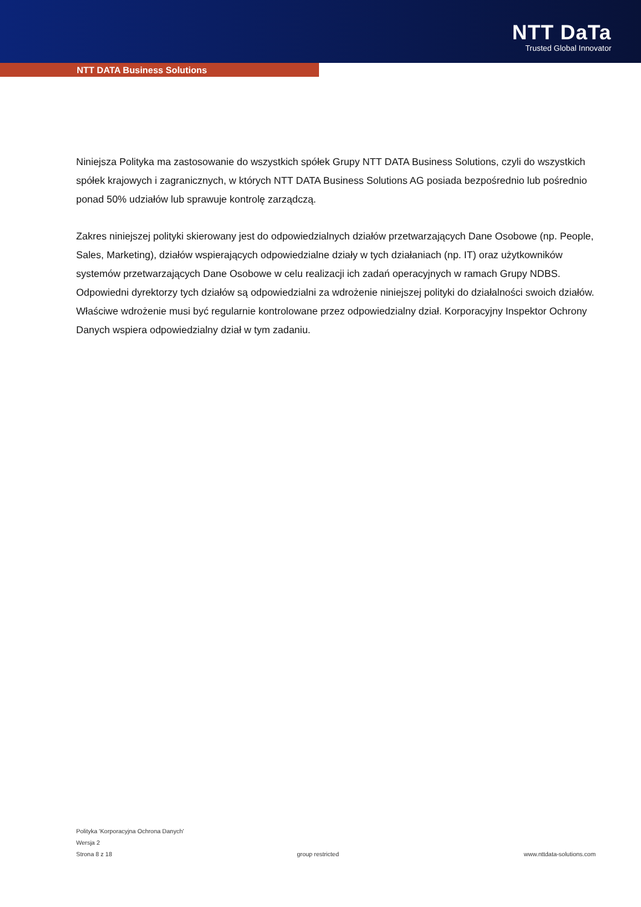NTT DaTa
Trusted Global Innovator
NTT DATA Business Solutions
Niniejsza Polityka ma zastosowanie do wszystkich spółek Grupy NTT DATA Business Solutions, czyli do wszystkich spółek krajowych i zagranicznych, w których NTT DATA Business Solutions AG posiada bezpośrednio lub pośrednio ponad 50% udziałów lub sprawuje kontrolę zarządczą.
Zakres niniejszej polityki skierowany jest do odpowiedzialnych działów przetwarzających Dane Osobowe (np. People, Sales, Marketing), działów wspierających odpowiedzialne działy w tych działaniach (np. IT) oraz użytkowników systemów przetwarzających Dane Osobowe w celu realizacji ich zadań operacyjnych w ramach Grupy NDBS. Odpowiedni dyrektorzy tych działów są odpowiedzialni za wdrożenie niniejszej polityki do działalności swoich działów. Właściwe wdrożenie musi być regularnie kontrolowane przez odpowiedzialny dział. Korporacyjny Inspektor Ochrony Danych wspiera odpowiedzialny dział w tym zadaniu.
Polityka 'Korporacyjna Ochrona Danych'
Wersja 2
Strona 8 z 18 group restricted www.nttdata-solutions.com